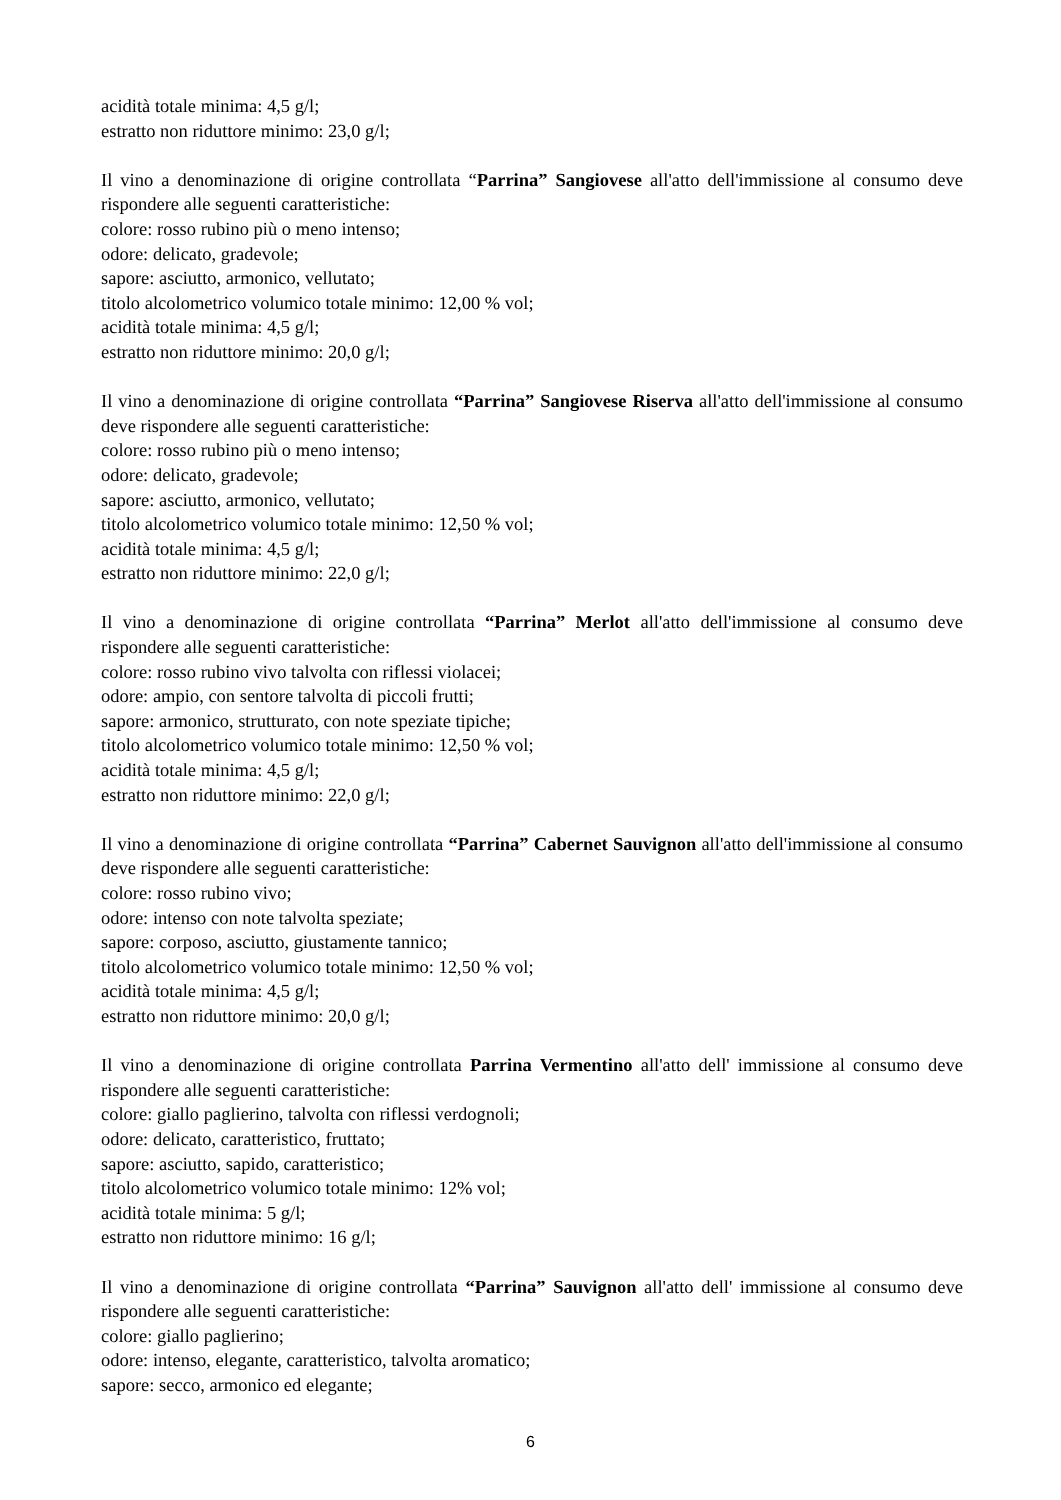acidità totale minima: 4,5 g/l;
estratto non riduttore minimo: 23,0 g/l;
Il vino a denominazione di origine controllata “Parrina” Sangiovese all'atto dell'immissione al consumo deve rispondere alle seguenti caratteristiche:
colore: rosso rubino più o meno intenso;
odore: delicato, gradevole;
sapore: asciutto, armonico, vellutato;
titolo alcolometrico volumico totale minimo: 12,00 % vol;
acidità totale minima: 4,5 g/l;
estratto non riduttore minimo: 20,0 g/l;
Il vino a denominazione di origine controllata “Parrina” Sangiovese Riserva all'atto dell'immissione al consumo deve rispondere alle seguenti caratteristiche:
colore: rosso rubino più o meno intenso;
odore: delicato, gradevole;
sapore: asciutto, armonico, vellutato;
titolo alcolometrico volumico totale minimo: 12,50 % vol;
acidità totale minima: 4,5 g/l;
estratto non riduttore minimo: 22,0 g/l;
Il vino a denominazione di origine controllata “Parrina” Merlot all'atto dell'immissione al consumo deve rispondere alle seguenti caratteristiche:
colore: rosso rubino vivo talvolta con riflessi violacei;
odore: ampio, con sentore talvolta di piccoli frutti;
sapore: armonico, strutturato, con note speziate tipiche;
titolo alcolometrico volumico totale minimo: 12,50 % vol;
acidità totale minima: 4,5 g/l;
estratto non riduttore minimo: 22,0 g/l;
Il vino a denominazione di origine controllata “Parrina” Cabernet Sauvignon all'atto dell'immissione al consumo deve rispondere alle seguenti caratteristiche:
colore: rosso rubino vivo;
odore: intenso con note talvolta speziate;
sapore: corposo, asciutto, giustamente tannico;
titolo alcolometrico volumico totale minimo: 12,50 % vol;
acidità totale minima: 4,5 g/l;
estratto non riduttore minimo: 20,0 g/l;
Il vino a denominazione di origine controllata Parrina Vermentino all'atto dell' immissione al consumo deve rispondere alle seguenti caratteristiche:
colore: giallo paglierino, talvolta con riflessi verdognoli;
odore: delicato, caratteristico, fruttato;
sapore: asciutto, sapido, caratteristico;
titolo alcolometrico volumico totale minimo: 12% vol;
acidità totale minima: 5 g/l;
estratto non riduttore minimo: 16 g/l;
Il vino a denominazione di origine controllata “Parrina” Sauvignon all'atto dell' immissione al consumo deve rispondere alle seguenti caratteristiche:
colore: giallo paglierino;
odore: intenso, elegante, caratteristico, talvolta aromatico;
sapore: secco, armonico ed elegante;
6